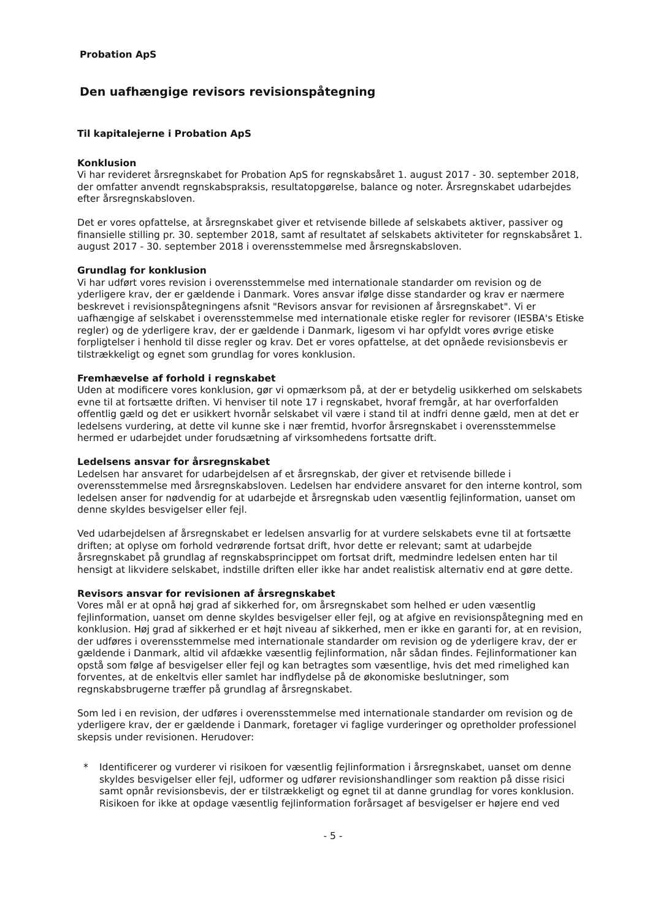Probation ApS
Den uafhængige revisors revisionspåtegning
Til kapitalejerne i Probation ApS
Konklusion
Vi har revideret årsregnskabet for Probation ApS for regnskabsåret 1. august 2017 - 30. september 2018, der omfatter anvendt regnskabspraksis, resultatopgørelse, balance og noter. Årsregnskabet udarbejdes efter årsregnskabsloven.
Det er vores opfattelse, at årsregnskabet giver et retvisende billede af selskabets aktiver, passiver og finansielle stilling pr. 30. september 2018, samt af resultatet af selskabets aktiviteter for regnskabsåret 1. august 2017 - 30. september 2018 i overensstemmelse med årsregnskabsloven.
Grundlag for konklusion
Vi har udført vores revision i overensstemmelse med internationale standarder om revision og de yderligere krav, der er gældende i Danmark. Vores ansvar ifølge disse standarder og krav er nærmere beskrevet i revisionspåtegningens afsnit "Revisors ansvar for revisionen af årsregnskabet". Vi er uafhængige af selskabet i overensstemmelse med internationale etiske regler for revisorer (IESBA's Etiske regler) og de yderligere krav, der er gældende i Danmark, ligesom vi har opfyldt vores øvrige etiske forpligtelser i henhold til disse regler og krav. Det er vores opfattelse, at det opnåede revisionsbevis er tilstrækkeligt og egnet som grundlag for vores konklusion.
Fremhævelse af forhold i regnskabet
Uden at modificere vores konklusion, gør vi opmærksom på, at der er betydelig usikkerhed om selskabets evne til at fortsætte driften. Vi henviser til note 17 i regnskabet, hvoraf fremgår, at har overforfalden offentlig gæld og det er usikkert hvornår selskabet vil være i stand til at indfri denne gæld, men at det er ledelsens vurdering, at dette vil kunne ske i nær fremtid, hvorfor årsregnskabet i overensstemmelse hermed er udarbejdet under forudsætning af virksomhedens fortsatte drift.
Ledelsens ansvar for årsregnskabet
Ledelsen har ansvaret for udarbejdelsen af et årsregnskab, der giver et retvisende billede i overensstemmelse med årsregnskabsloven. Ledelsen har endvidere ansvaret for den interne kontrol, som ledelsen anser for nødvendig for at udarbejde et årsregnskab uden væsentlig fejlinformation, uanset om denne skyldes besvigelser eller fejl.
Ved udarbejdelsen af årsregnskabet er ledelsen ansvarlig for at vurdere selskabets evne til at fortsætte driften; at oplyse om forhold vedrørende fortsat drift, hvor dette er relevant; samt at udarbejde årsregnskabet på grundlag af regnskabsprincippet om fortsat drift, medmindre ledelsen enten har til hensigt at likvidere selskabet, indstille driften eller ikke har andet realistisk alternativ end at gøre dette.
Revisors ansvar for revisionen af årsregnskabet
Vores mål er at opnå høj grad af sikkerhed for, om årsregnskabet som helhed er uden væsentlig fejlinformation, uanset om denne skyldes besvigelser eller fejl, og at afgive en revisionspåtegning med en konklusion. Høj grad af sikkerhed er et højt niveau af sikkerhed, men er ikke en garanti for, at en revision, der udføres i overensstemmelse med internationale standarder om revision og de yderligere krav, der er gældende i Danmark, altid vil afdække væsentlig fejlinformation, når sådan findes. Fejlinformationer kan opstå som følge af besvigelser eller fejl og kan betragtes som væsentlige, hvis det med rimelighed kan forventes, at de enkeltvis eller samlet har indflydelse på de økonomiske beslutninger, som regnskabsbrugerne træffer på grundlag af årsregnskabet.
Som led i en revision, der udføres i overensstemmelse med internationale standarder om revision og de yderligere krav, der er gældende i Danmark, foretager vi faglige vurderinger og opretholder professionel skepsis under revisionen. Herudover:
* Identificerer og vurderer vi risikoen for væsentlig fejlinformation i årsregnskabet, uanset om denne skyldes besvigelser eller fejl, udformer og udfører revisionshandlinger som reaktion på disse risici samt opnår revisionsbevis, der er tilstrækkeligt og egnet til at danne grundlag for vores konklusion. Risikoen for ikke at opdage væsentlig fejlinformation forårsaget af besvigelser er højere end ved
- 5 -